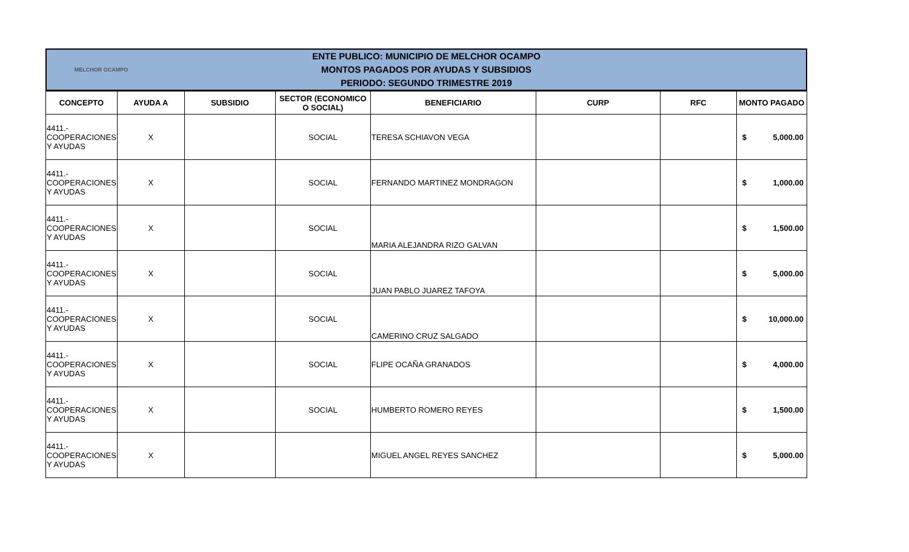MELCHOR OCAMPO
ENTE PUBLICO: MUNICIPIO DE MELCHOR OCAMPO
MONTOS PAGADOS POR AYUDAS Y SUBSIDIOS
PERIODO: SEGUNDO TRIMESTRE 2019
| CONCEPTO | AYUDA A | SUBSIDIO | SECTOR (ECONOMICO O SOCIAL) | BENEFICIARIO | CURP | RFC | MONTO PAGADO |
| --- | --- | --- | --- | --- | --- | --- | --- |
| 4411.- COOPERACIONES Y AYUDAS | X | | SOCIAL | TERESA SCHIAVON VEGA | | | $ 5,000.00 |
| 4411.- COOPERACIONES Y AYUDAS | X | | SOCIAL | FERNANDO MARTINEZ MONDRAGON | | | $ 1,000.00 |
| 4411.- COOPERACIONES Y AYUDAS | X | | SOCIAL | MARIA ALEJANDRA RIZO GALVAN | | | $ 1,500.00 |
| 4411.- COOPERACIONES Y AYUDAS | X | | SOCIAL | JUAN PABLO JUAREZ TAFOYA | | | $ 5,000.00 |
| 4411.- COOPERACIONES Y AYUDAS | X | | SOCIAL | CAMERINO CRUZ SALGADO | | | $ 10,000.00 |
| 4411.- COOPERACIONES Y AYUDAS | X | | SOCIAL | FLIPE OCAÑA GRANADOS | | | $ 4,000.00 |
| 4411.- COOPERACIONES Y AYUDAS | X | | SOCIAL | HUMBERTO ROMERO REYES | | | $ 1,500.00 |
| 4411.- COOPERACIONES Y AYUDAS | X | | | MIGUEL ANGEL REYES SANCHEZ | | | $ 5,000.00 |